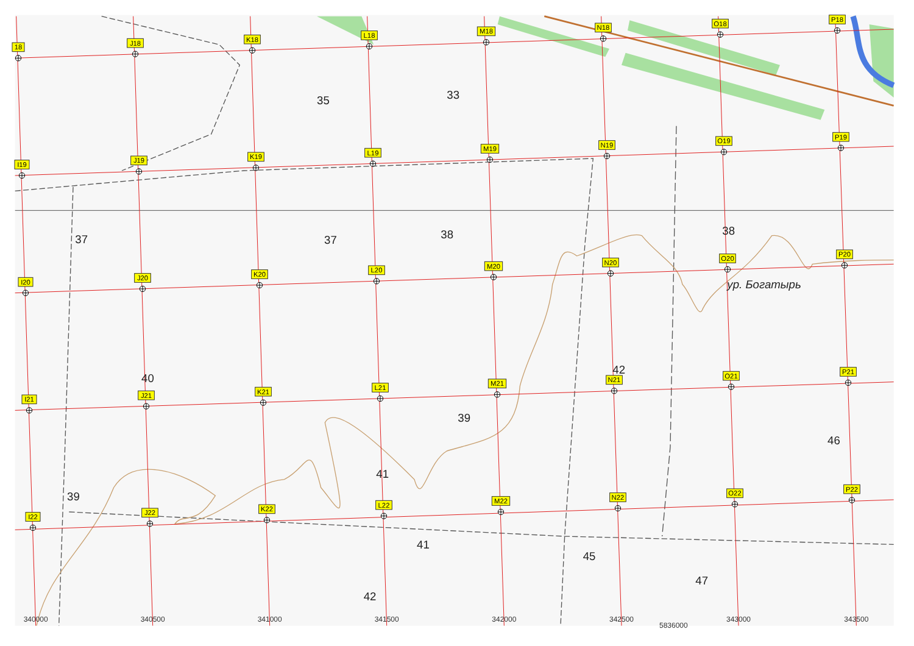35
33
37
37
38
38
ур. Богатырь
40
42
39
46
41
39
41
45
47
42
18
J18
K18
L18
M18
N18
O18
P18
I19
J19
K19
L19
M19
N19
O19
P19
I20
J20
K20
L20
M20
N20
O20
P20
I21
J21
K21
L21
M21
N21
O21
P21
I22
J22
K22
L22
M22
N22
O22
P22
340000
340500
341000
341500
342000
342500
5836000
343000
343500